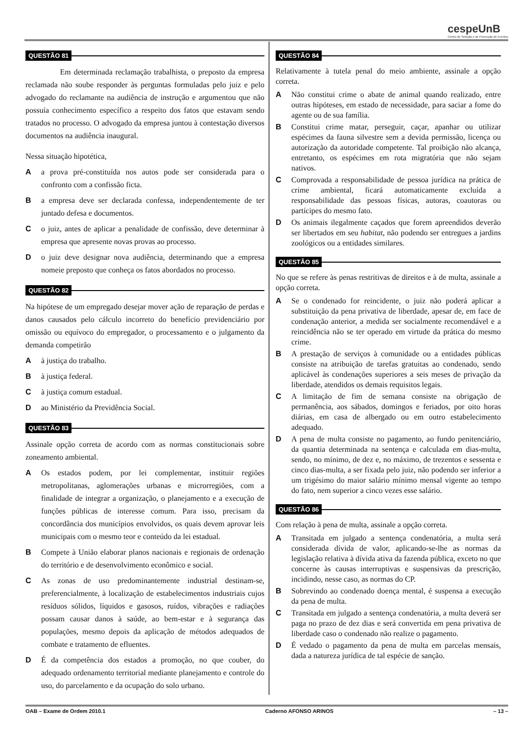cespeUnB
Centro de Seleção e de Promoção de Eventos
QUESTÃO 81
Em determinada reclamação trabalhista, o preposto da empresa reclamada não soube responder às perguntas formuladas pelo juiz e pelo advogado do reclamante na audiência de instrução e argumentou que não possuía conhecimento específico a respeito dos fatos que estavam sendo tratados no processo. O advogado da empresa juntou à contestação diversos documentos na audiência inaugural.
Nessa situação hipotética,
A a prova pré-constituída nos autos pode ser considerada para o confronto com a confissão ficta.
B a empresa deve ser declarada confessa, independentemente de ter juntado defesa e documentos.
C o juiz, antes de aplicar a penalidade de confissão, deve determinar à empresa que apresente novas provas ao processo.
D o juiz deve designar nova audiência, determinando que a empresa nomeie preposto que conheça os fatos abordados no processo.
QUESTÃO 82
Na hipótese de um empregado desejar mover ação de reparação de perdas e danos causados pelo cálculo incorreto do benefício previdenciário por omissão ou equívoco do empregador, o processamento e o julgamento da demanda competirão
A à justiça do trabalho.
B à justiça federal.
C à justiça comum estadual.
D ao Ministério da Previdência Social.
QUESTÃO 83
Assinale opção correta de acordo com as normas constitucionais sobre zoneamento ambiental.
A Os estados podem, por lei complementar, instituir regiões metropolitanas, aglomerações urbanas e microrregiões, com a finalidade de integrar a organização, o planejamento e a execução de funções públicas de interesse comum. Para isso, precisam da concordância dos municípios envolvidos, os quais devem aprovar leis municipais com o mesmo teor e conteúdo da lei estadual.
B Compete à União elaborar planos nacionais e regionais de ordenação do território e de desenvolvimento econômico e social.
C As zonas de uso predominantemente industrial destinam-se, preferencialmente, à localização de estabelecimentos industriais cujos resíduos sólidos, líquidos e gasosos, ruídos, vibrações e radiações possam causar danos à saúde, ao bem-estar e à segurança das populações, mesmo depois da aplicação de métodos adequados de combate e tratamento de efluentes.
D É da competência dos estados a promoção, no que couber, do adequado ordenamento territorial mediante planejamento e controle do uso, do parcelamento e da ocupação do solo urbano.
QUESTÃO 84
Relativamente à tutela penal do meio ambiente, assinale a opção correta.
A Não constitui crime o abate de animal quando realizado, entre outras hipóteses, em estado de necessidade, para saciar a fome do agente ou de sua família.
B Constitui crime matar, perseguir, caçar, apanhar ou utilizar espécimes da fauna silvestre sem a devida permissão, licença ou autorização da autoridade competente. Tal proibição não alcança, entretanto, os espécimes em rota migratória que não sejam nativos.
C Comprovada a responsabilidade de pessoa jurídica na prática de crime ambiental, ficará automaticamente excluída a responsabilidade das pessoas físicas, autoras, coautoras ou partícipes do mesmo fato.
D Os animais ilegalmente caçados que forem apreendidos deverão ser libertados em seu habitat, não podendo ser entregues a jardins zoológicos ou a entidades similares.
QUESTÃO 85
No que se refere às penas restritivas de direitos e à de multa, assinale a opção correta.
A Se o condenado for reincidente, o juiz não poderá aplicar a substituição da pena privativa de liberdade, apesar de, em face de condenação anterior, a medida ser socialmente recomendável e a reincidência não se ter operado em virtude da prática do mesmo crime.
B A prestação de serviços à comunidade ou a entidades públicas consiste na atribuição de tarefas gratuitas ao condenado, sendo aplicável às condenações superiores a seis meses de privação da liberdade, atendidos os demais requisitos legais.
C A limitação de fim de semana consiste na obrigação de permanência, aos sábados, domingos e feriados, por oito horas diárias, em casa de albergado ou em outro estabelecimento adequado.
D A pena de multa consiste no pagamento, ao fundo penitenciário, da quantia determinada na sentença e calculada em dias-multa, sendo, no mínimo, de dez e, no máximo, de trezentos e sessenta e cinco dias-multa, a ser fixada pelo juiz, não podendo ser inferior a um trigésimo do maior salário mínimo mensal vigente ao tempo do fato, nem superior a cinco vezes esse salário.
QUESTÃO 86
Com relação à pena de multa, assinale a opção correta.
A Transitada em julgado a sentença condenatória, a multa será considerada dívida de valor, aplicando-se-lhe as normas da legislação relativa à dívida ativa da fazenda pública, exceto no que concerne às causas interruptivas e suspensivas da prescrição, incidindo, nesse caso, as normas do CP.
B Sobrevindo ao condenado doença mental, é suspensa a execução da pena de multa.
C Transitada em julgado a sentença condenatória, a multa deverá ser paga no prazo de dez dias e será convertida em pena privativa de liberdade caso o condenado não realize o pagamento.
D É vedado o pagamento da pena de multa em parcelas mensais, dada a natureza jurídica de tal espécie de sanção.
OAB – Exame de Ordem 2010.1 Caderno AFONSO ARINOS – 13 –